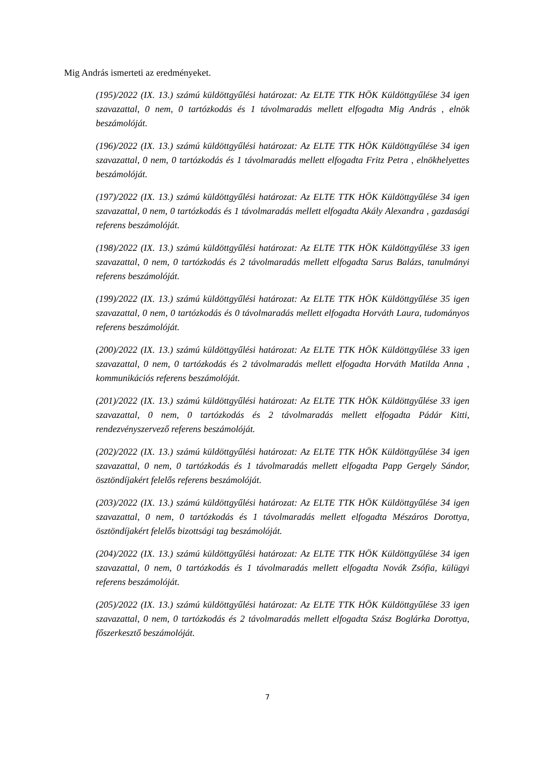Mig András ismerteti az eredményeket.
(195)/2022 (IX. 13.) számú küldöttgyűlési határozat: Az ELTE TTK HÖK Küldöttgyűlése 34 igen szavazattal, 0 nem, 0 tartózkodás és 1 távolmaradás mellett elfogadta Mig András , elnök beszámolóját.
(196)/2022 (IX. 13.) számú küldöttgyűlési határozat: Az ELTE TTK HÖK Küldöttgyűlése 34 igen szavazattal, 0 nem, 0 tartózkodás és 1 távolmaradás mellett elfogadta Fritz Petra , elnökhelyettes beszámolóját.
(197)/2022 (IX. 13.) számú küldöttgyűlési határozat: Az ELTE TTK HÖK Küldöttgyűlése 34 igen szavazattal, 0 nem, 0 tartózkodás és 1 távolmaradás mellett elfogadta Akály Alexandra , gazdasági referens beszámolóját.
(198)/2022 (IX. 13.) számú küldöttgyűlési határozat: Az ELTE TTK HÖK Küldöttgyűlése 33 igen szavazattal, 0 nem, 0 tartózkodás és 2 távolmaradás mellett elfogadta Sarus Balázs, tanulmányi referens beszámolóját.
(199)/2022 (IX. 13.) számú küldöttgyűlési határozat: Az ELTE TTK HÖK Küldöttgyűlése 35 igen szavazattal, 0 nem, 0 tartózkodás és 0 távolmaradás mellett elfogadta Horváth Laura, tudományos referens beszámolóját.
(200)/2022 (IX. 13.) számú küldöttgyűlési határozat: Az ELTE TTK HÖK Küldöttgyűlése 33 igen szavazattal, 0 nem, 0 tartózkodás és 2 távolmaradás mellett elfogadta Horváth Matilda Anna , kommunikációs referens beszámolóját.
(201)/2022 (IX. 13.) számú küldöttgyűlési határozat: Az ELTE TTK HÖK Küldöttgyűlése 33 igen szavazattal, 0 nem, 0 tartózkodás és 2 távolmaradás mellett elfogadta Pádár Kitti, rendezvényszervező referens beszámolóját.
(202)/2022 (IX. 13.) számú küldöttgyűlési határozat: Az ELTE TTK HÖK Küldöttgyűlése 34 igen szavazattal, 0 nem, 0 tartózkodás és 1 távolmaradás mellett elfogadta Papp Gergely Sándor, ösztöndíjakért felelős referens beszámolóját.
(203)/2022 (IX. 13.) számú küldöttgyűlési határozat: Az ELTE TTK HÖK Küldöttgyűlése 34 igen szavazattal, 0 nem, 0 tartózkodás és 1 távolmaradás mellett elfogadta Mészáros Dorottya, ösztöndíjakért felelős bizottsági tag beszámolóját.
(204)/2022 (IX. 13.) számú küldöttgyűlési határozat: Az ELTE TTK HÖK Küldöttgyűlése 34 igen szavazattal, 0 nem, 0 tartózkodás és 1 távolmaradás mellett elfogadta Novák Zsófia, külügyi referens beszámolóját.
(205)/2022 (IX. 13.) számú küldöttgyűlési határozat: Az ELTE TTK HÖK Küldöttgyűlése 33 igen szavazattal, 0 nem, 0 tartózkodás és 2 távolmaradás mellett elfogadta Szász Boglárka Dorottya, főszerkesztő beszámolóját.
7